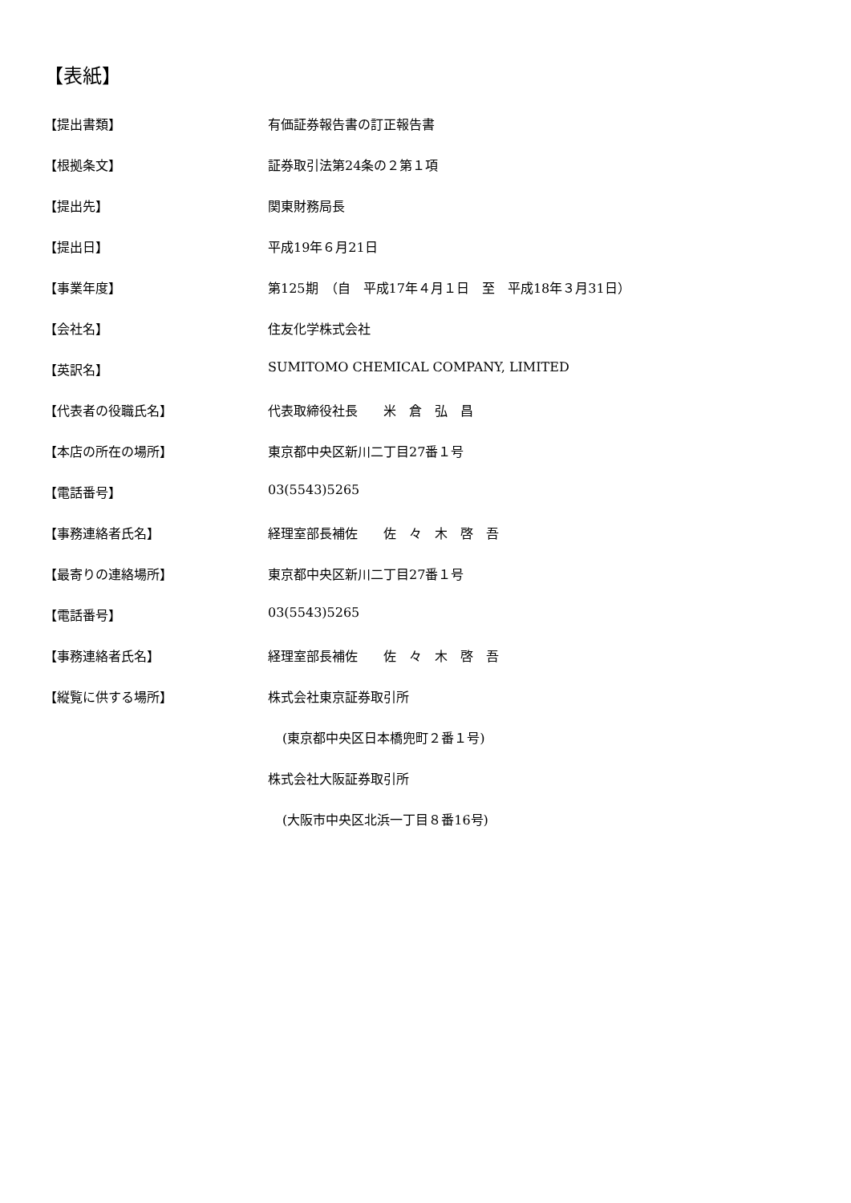【表紙】
【提出書類】 有価証券報告書の訂正報告書
【根拠条文】 証券取引法第24条の２第１項
【提出先】 関東財務局長
【提出日】 平成19年６月21日
【事業年度】 第125期　（自　平成17年４月１日　至　平成18年３月31日）
【会社名】 住友化学株式会社
【英訳名】 SUMITOMO CHEMICAL COMPANY, LIMITED
【代表者の役職氏名】 代表取締役社長　　米　倉　弘　昌
【本店の所在の場所】 東京都中央区新川二丁目27番１号
【電話番号】 03(5543)5265
【事務連絡者氏名】 経理室部長補佐　　佐　々　木　啓　吾
【最寄りの連絡場所】 東京都中央区新川二丁目27番１号
【電話番号】 03(5543)5265
【事務連絡者氏名】 経理室部長補佐　　佐　々　木　啓　吾
【縦覧に供する場所】 株式会社東京証券取引所
(東京都中央区日本橋兜町２番１号)
株式会社大阪証券取引所
(大阪市中央区北浜一丁目８番16号)